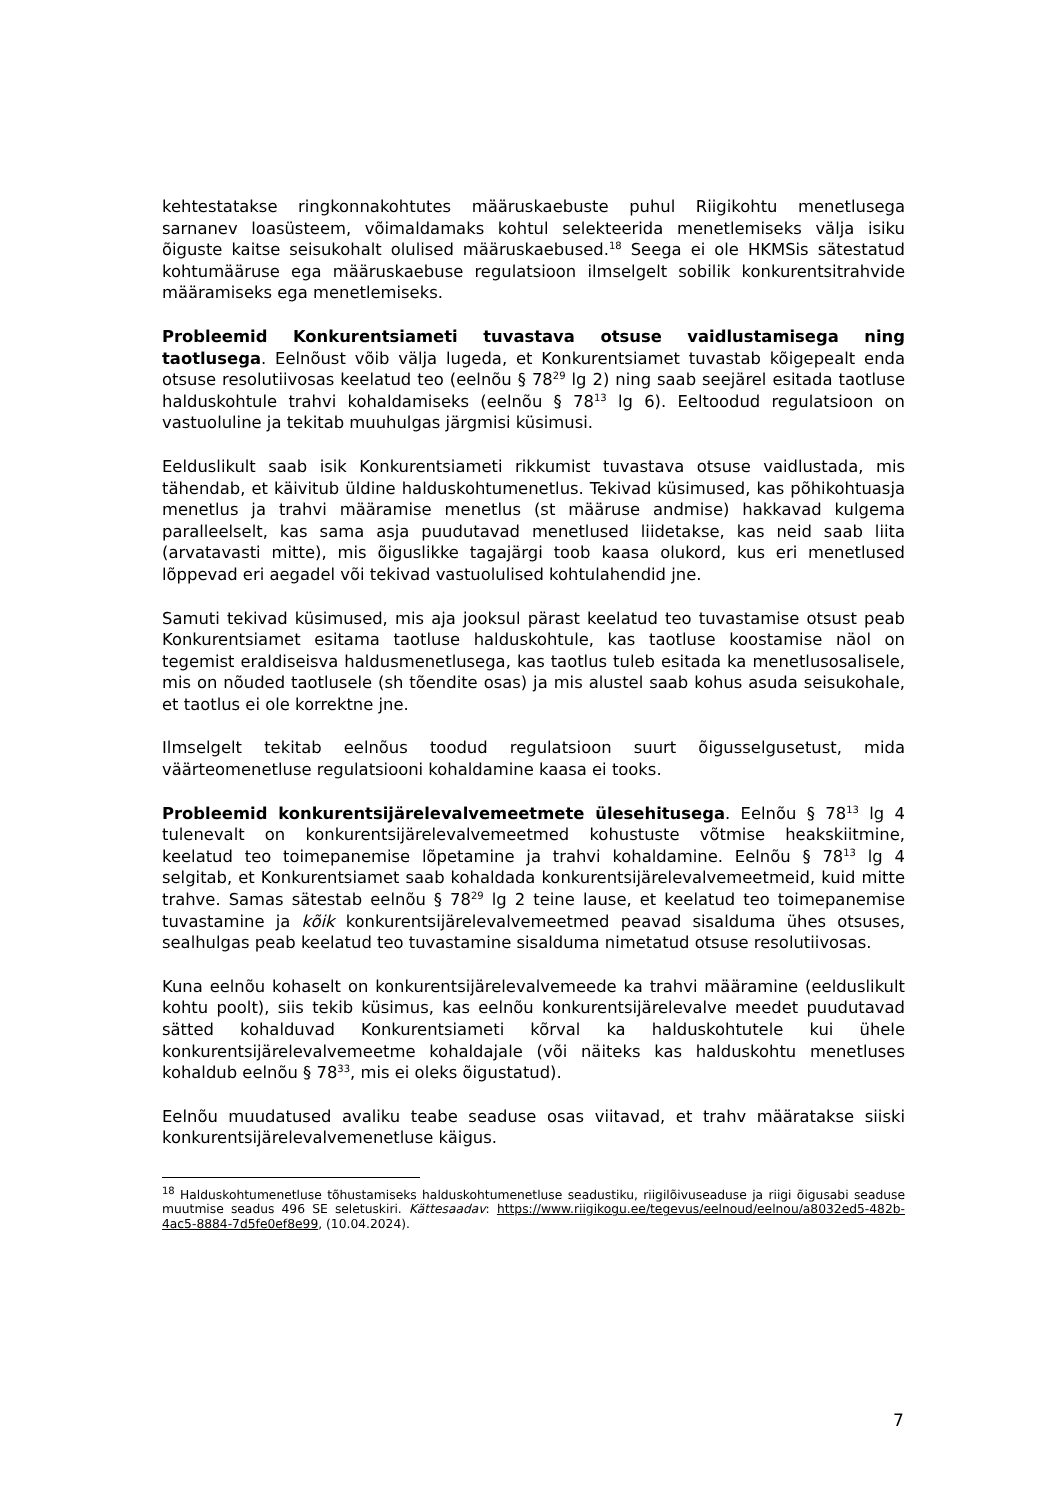kehtestatakse ringkonnakohtutes määruskaebuste puhul Riigikohtu menetlusega sarnanev loasüsteem, võimaldamaks kohtul selekteerida menetlemiseks välja isiku õiguste kaitse seisukohalt olulised määruskaebused.<sup>18</sup> Seega ei ole HKMSis sätestatud kohtumääruse ega määruskaebuse regulatsioon ilmselgelt sobilik konkurentsitrahvide määramiseks ega menetlemiseks.
Probleemid Konkurentsiameti tuvastava otsuse vaidlustamisega ning taotlusega. Eelnõust võib välja lugeda, et Konkurentsiamet tuvastab kõigepealt enda otsuse resolutiivosas keelatud teo (eelnõu § 78<sup>29</sup> lg 2) ning saab seejärel esitada taotluse halduskohtule trahvi kohaldamiseks (eelnõu § 78<sup>13</sup> lg 6). Eeltoodud regulatsioon on vastuoluline ja tekitab muuhulgas järgmisi küsimusi.
Eelduslikult saab isik Konkurentsiameti rikkumist tuvastava otsuse vaidlustada, mis tähendab, et käivitub üldine halduskohtumenetlus. Tekivad küsimused, kas põhikohtuasja menetlus ja trahvi määramise menetlus (st määruse andmise) hakkavad kulgema paralleelselt, kas sama asja puudutavad menetlused liidetakse, kas neid saab liita (arvatavasti mitte), mis õiguslikke tagajärgi toob kaasa olukord, kus eri menetlused lõppevad eri aegadel või tekivad vastuolulised kohtulahendid jne.
Samuti tekivad küsimused, mis aja jooksul pärast keelatud teo tuvastamise otsust peab Konkurentsiamet esitama taotluse halduskohtule, kas taotluse koostamise näol on tegemist eraldiseisva haldusmenetlusega, kas taotlus tuleb esitada ka menetlusosalisele, mis on nõuded taotlusele (sh tõendite osas) ja mis alustel saab kohus asuda seisukohale, et taotlus ei ole korrektne jne.
Ilmselgelt tekitab eelnõus toodud regulatsioon suurt õigusselgusetust, mida väärteomenetluse regulatsiooni kohaldamine kaasa ei tooks.
Probleemid konkurentsijärelevalvemeetmete ülesehitusega. Eelnõu § 78<sup>13</sup> lg 4 tulenevalt on konkurentsijärelevalvemeetmed kohustuste võtmise heakskiitmine, keelatud teo toimepanemise lõpetamine ja trahvi kohaldamine. Eelnõu § 78<sup>13</sup> lg 4 selgitab, et Konkurentsiamet saab kohaldada konkurentsijärelevalvemeetmeid, kuid mitte trahve. Samas sätestab eelnõu § 78<sup>29</sup> lg 2 teine lause, et keelatud teo toimepanemise tuvastamine ja kõik konkurentsijärelevalvemeetmed peavad sisalduma ühes otsuses, sealhulgas peab keelatud teo tuvastamine sisalduma nimetatud otsuse resolutiivosas.
Kuna eelnõu kohaselt on konkurentsijärelevalvemeede ka trahvi määramine (eelduslikult kohtu poolt), siis tekib küsimus, kas eelnõu konkurentsijärelevalve meedet puudutavad sätted kohalduvad Konkurentsiameti kõrval ka halduskohtutele kui ühele konkurentsijärelevalvemeetme kohaldajale (või näiteks kas halduskohtu menetluses kohaldub eelnõu § 78<sup>33</sup>, mis ei oleks õigustatud).
Eelnõu muudatused avaliku teabe seaduse osas viitavad, et trahv määratakse siiski konkurentsijärelevalvemenetluse käigus.
<sup>18</sup> Halduskohtumenetluse tõhustamiseks halduskohtumenetluse seadustiku, riigilõivuseaduse ja riigi õigusabi seaduse muutmise seadus 496 SE seletuskiri. Kättesaadav: https://www.riigikogu.ee/tegevus/eelnoud/eelnou/a8032ed5-482b-4ac5-8884-7d5fe0ef8e99, (10.04.2024).
7